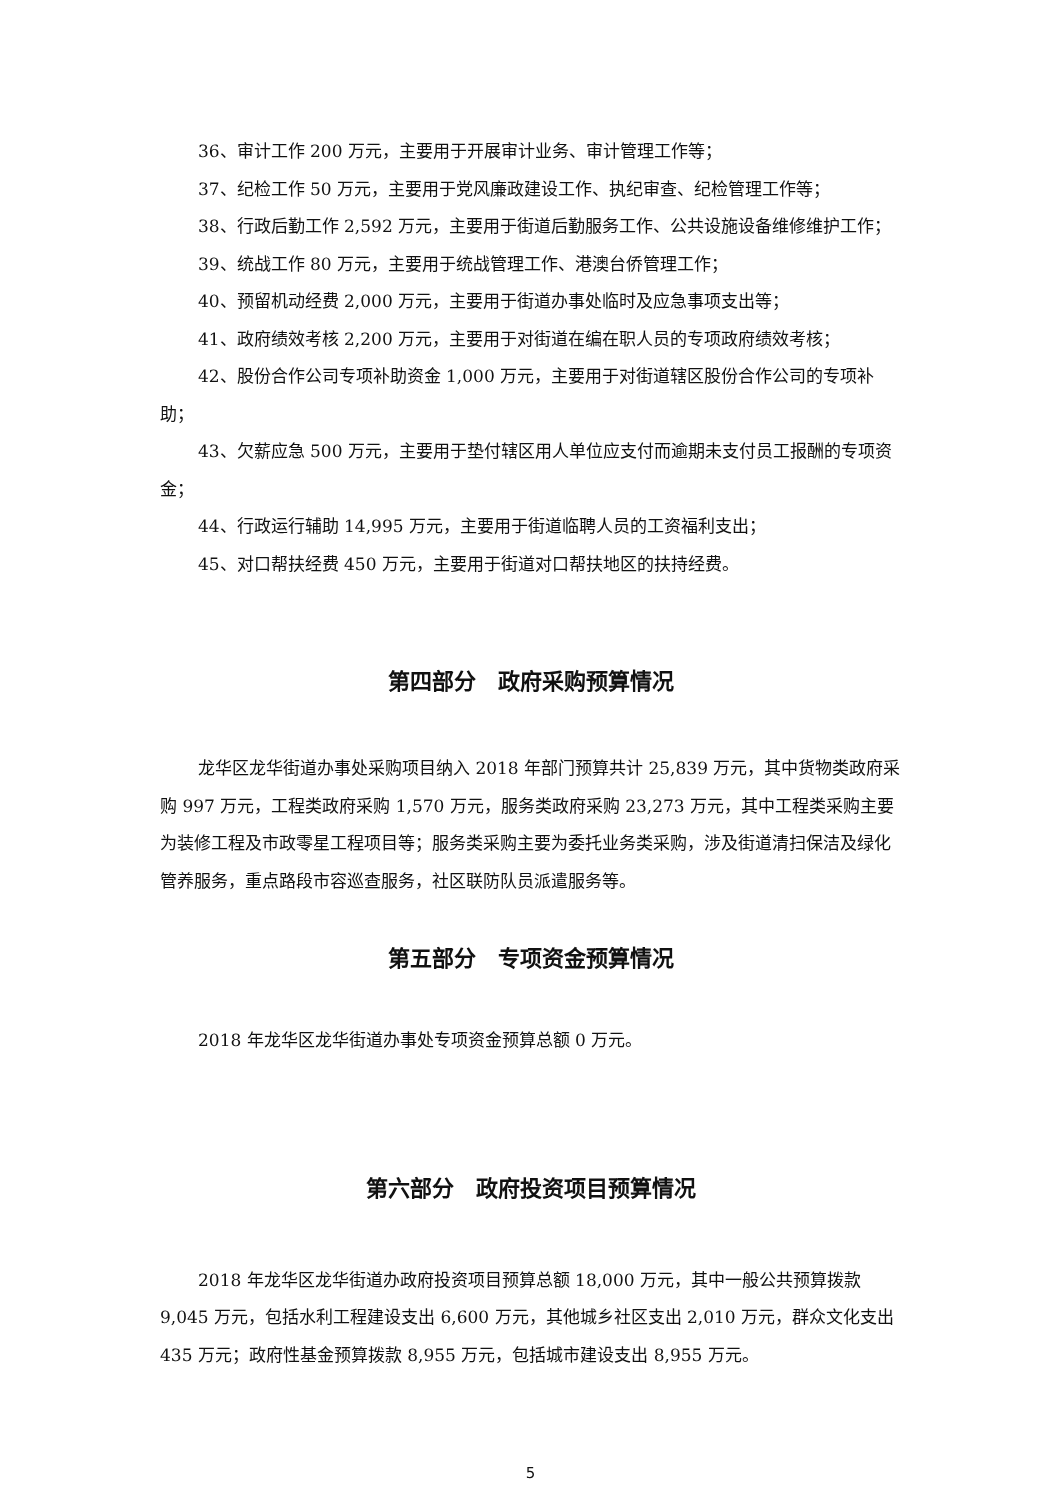36、审计工作 200 万元，主要用于开展审计业务、审计管理工作等；
37、纪检工作 50 万元，主要用于党风廉政建设工作、执纪审查、纪检管理工作等；
38、行政后勤工作 2,592 万元，主要用于街道后勤服务工作、公共设施设备维修维护工作；
39、统战工作 80 万元，主要用于统战管理工作、港澳台侨管理工作；
40、预留机动经费 2,000 万元，主要用于街道办事处临时及应急事项支出等；
41、政府绩效考核 2,200 万元，主要用于对街道在编在职人员的专项政府绩效考核；
42、股份合作公司专项补助资金 1,000 万元，主要用于对街道辖区股份合作公司的专项补助；
43、欠薪应急 500 万元，主要用于垫付辖区用人单位应支付而逾期未支付员工报酬的专项资金；
44、行政运行辅助 14,995 万元，主要用于街道临聘人员的工资福利支出；
45、对口帮扶经费 450 万元，主要用于街道对口帮扶地区的扶持经费。
第四部分　政府采购预算情况
龙华区龙华街道办事处采购项目纳入 2018 年部门预算共计 25,839 万元，其中货物类政府采购 997 万元，工程类政府采购 1,570 万元，服务类政府采购 23,273 万元，其中工程类采购主要为装修工程及市政零星工程项目等；服务类采购主要为委托业务类采购，涉及街道清扫保洁及绿化管养服务，重点路段市容巡查服务，社区联防队员派遣服务等。
第五部分　专项资金预算情况
2018 年龙华区龙华街道办事处专项资金预算总额 0 万元。
第六部分　政府投资项目预算情况
2018 年龙华区龙华街道办政府投资项目预算总额 18,000 万元，其中一般公共预算拨款 9,045 万元，包括水利工程建设支出 6,600 万元，其他城乡社区支出 2,010 万元，群众文化支出 435 万元；政府性基金预算拨款 8,955 万元，包括城市建设支出 8,955 万元。
5